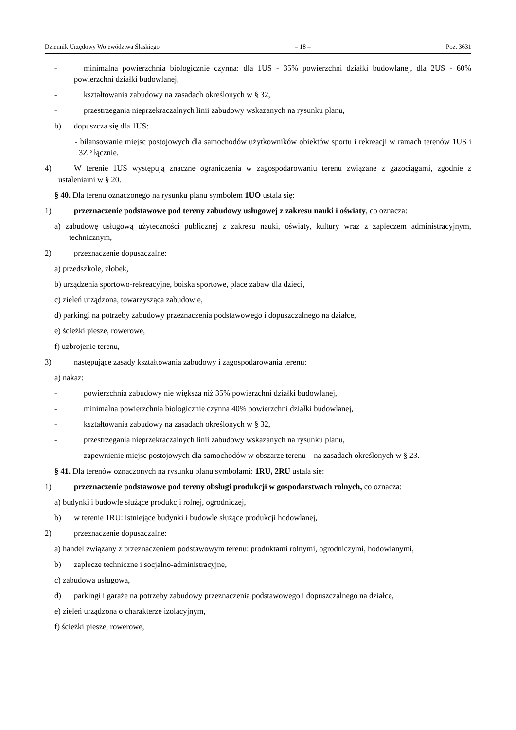Dziennik Urzędowy Województwa Śląskiego – 18 – Poz. 3631
- minimalna powierzchnia biologicznie czynna: dla 1US - 35% powierzchni działki budowlanej, dla 2US - 60% powierzchni działki budowlanej,
- kształtowania zabudowy na zasadach określonych w § 32,
- przestrzegania nieprzekraczalnych linii zabudowy wskazanych na rysunku planu,
b) dopuszcza się dla 1US:
- bilansowanie miejsc postojowych dla samochodów użytkowników obiektów sportu i rekreacji w ramach terenów 1US i 3ZP łącznie.
4) W terenie 1US występują znaczne ograniczenia w zagospodarowaniu terenu związane z gazociągami, zgodnie z ustaleniami w § 20.
§ 40. Dla terenu oznaczonego na rysunku planu symbolem 1UO ustala się:
1) przeznaczenie podstawowe pod tereny zabudowy usługowej z zakresu nauki i oświaty, co oznacza:
a) zabudowę usługową użyteczności publicznej z zakresu nauki, oświaty, kultury wraz z zapleczem administracyjnym, technicznym,
2) przeznaczenie dopuszczalne:
a) przedszkole, żłobek,
b) urządzenia sportowo-rekreacyjne, boiska sportowe, place zabaw dla dzieci,
c) zieleń urządzona, towarzysząca zabudowie,
d) parkingi na potrzeby zabudowy przeznaczenia podstawowego i dopuszczalnego na działce,
e) ścieżki piesze, rowerowe,
f) uzbrojenie terenu,
3) następujące zasady kształtowania zabudowy i zagospodarowania terenu:
a) nakaz:
- powierzchnia zabudowy nie większa niż 35% powierzchni działki budowlanej,
- minimalna powierzchnia biologicznie czynna 40% powierzchni działki budowlanej,
- kształtowania zabudowy na zasadach określonych w § 32,
- przestrzegania nieprzekraczalnych linii zabudowy wskazanych na rysunku planu,
- zapewnienie miejsc postojowych dla samochodów w obszarze terenu – na zasadach określonych w § 23.
§ 41. Dla terenów oznaczonych na rysunku planu symbolami: 1RU, 2RU ustala się:
1) przeznaczenie podstawowe pod tereny obsługi produkcji w gospodarstwach rolnych, co oznacza:
a) budynki i budowle służące produkcji rolnej, ogrodniczej,
b) w terenie 1RU: istniejące budynki i budowle służące produkcji hodowlanej,
2) przeznaczenie dopuszczalne:
a) handel związany z przeznaczeniem podstawowym terenu: produktami rolnymi, ogrodniczymi, hodowlanymi,
b) zaplecze techniczne i socjalno-administracyjne,
c) zabudowa usługowa,
d) parkingi i garaże na potrzeby zabudowy przeznaczenia podstawowego i dopuszczalnego na działce,
e) zieleń urządzona o charakterze izolacyjnym,
f) ścieżki piesze, rowerowe,